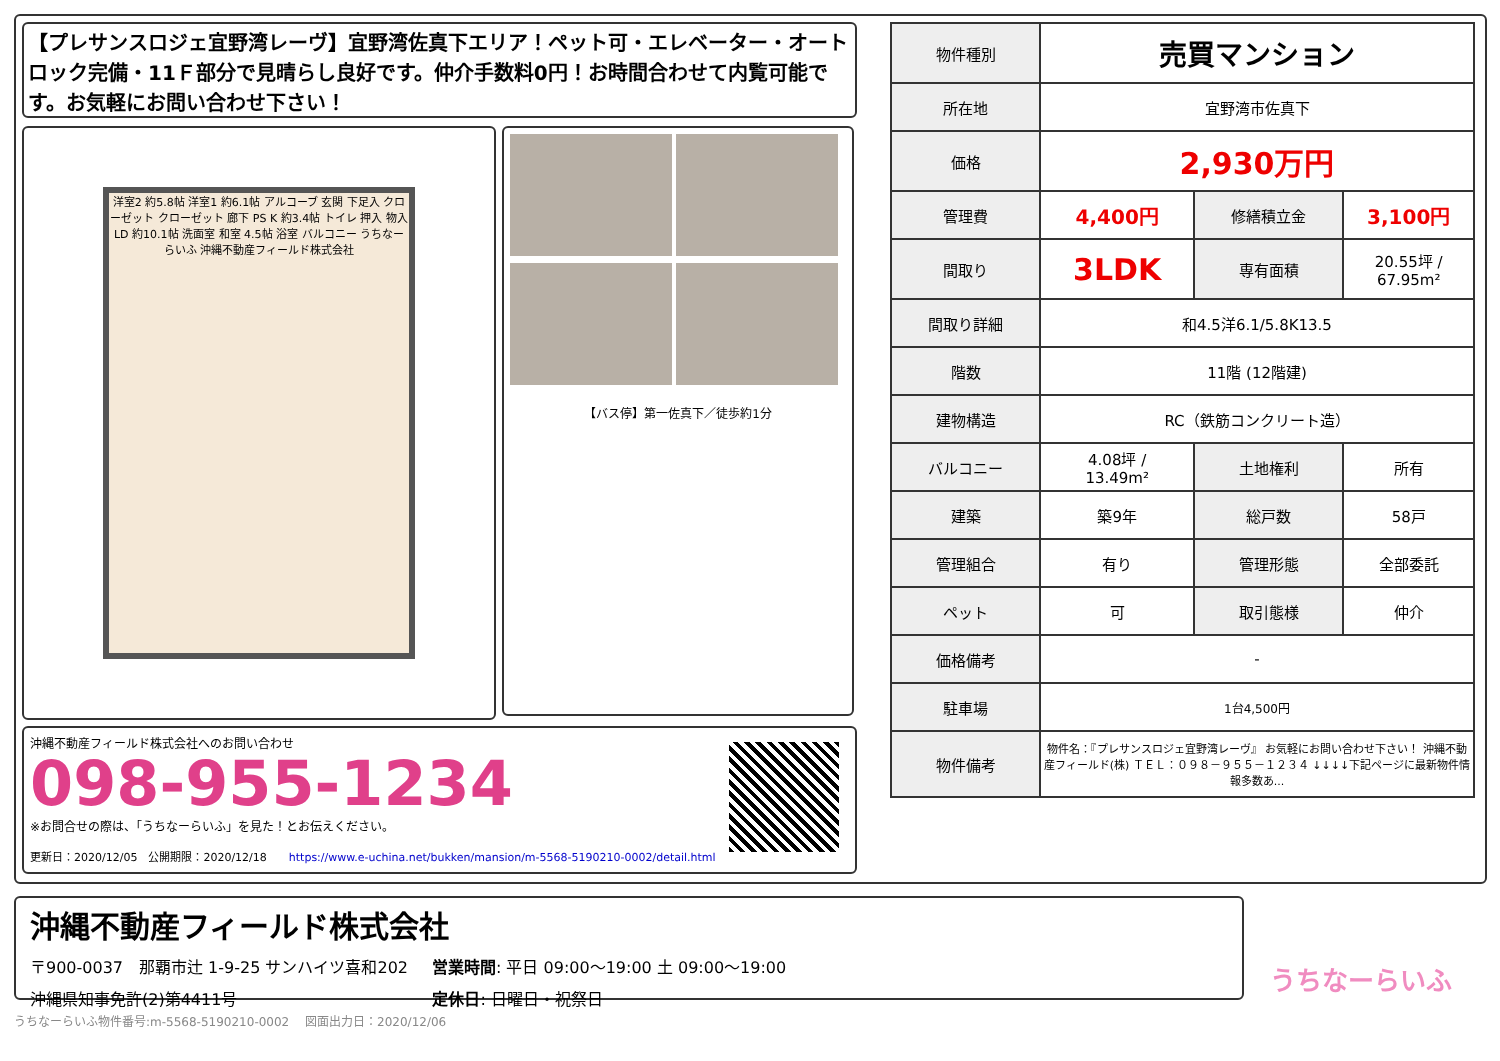【プレサンスロジェ宜野湾レーヴ】宜野湾佐真下エリア！ペット可・エレベーター・オートロック完備・11Ｆ部分で見晴らし良好です。仲介手数料0円！お時間合わせて内覧可能です。お気軽にお問い合わせ下さい！
洋室2 約5.8帖 洋室1 約6.1帖 アルコーブ 玄関 下足入 クローゼット クローゼット 廊下 PS K 約3.4帖 トイレ 押入 物入 LD 約10.1帖 洗面室 和室 4.5帖 浴室 バルコニー うちなーらいふ 沖縄不動産フィールド株式会社
【バス停】第一佐真下／徒歩約1分
沖縄不動産フィールド株式会社へのお問い合わせ
098-955-1234
※お問合せの際は、「うちなーらいふ」を見た！とお伝えください。
更新日：2020/12/05　公開期限：2020/12/18　　https://www.e-uchina.net/bukken/mansion/m-5568-5190210-0002/detail.html
| 物件種別 | 売買マンション | | |
| 所在地 | 宜野湾市佐真下 | | |
| 価格 | 2,930万円 | | |
| 管理費 | 4,400円 | 修繕積立金 | 3,100円 |
| 間取り | 3LDK | 専有面積 | 20.55坪 / 67.95m² |
| 間取り詳細 | 和4.5洋6.1/5.8K13.5 | | |
| 階数 | 11階 (12階建) | | |
| 建物構造 | RC（鉄筋コンクリート造） | | |
| バルコニー | 4.08坪 / 13.49m² | 土地権利 | 所有 |
| 建築 | 築9年 | 総戸数 | 58戸 |
| 管理組合 | 有り | 管理形態 | 全部委託 |
| ペット | 可 | 取引態様 | 仲介 |
| 価格備考 | - | | |
| 駐車場 | 1台4,500円 | | |
| 物件備考 | 物件名：『プレサンスロジェ宜野湾レーヴ』 お気軽にお問い合わせ下さい！ 沖縄不動産フィールド(株) ＴＥＬ：０９８－９５５－１２３４ ↓↓↓↓下記ページに最新物件情報多数あ... | | |
沖縄不動産フィールド株式会社
〒900-0037　那覇市辻 1-9-25 サンハイツ喜和202 営業時間: 平日 09:00〜19:00 土 09:00〜19:00
沖縄県知事免許(2)第4411号 定休日: 日曜日・祝祭日
うちなーらいふ
うちなーらいふ物件番号:m-5568-5190210-0002　 図面出力日：2020/12/06